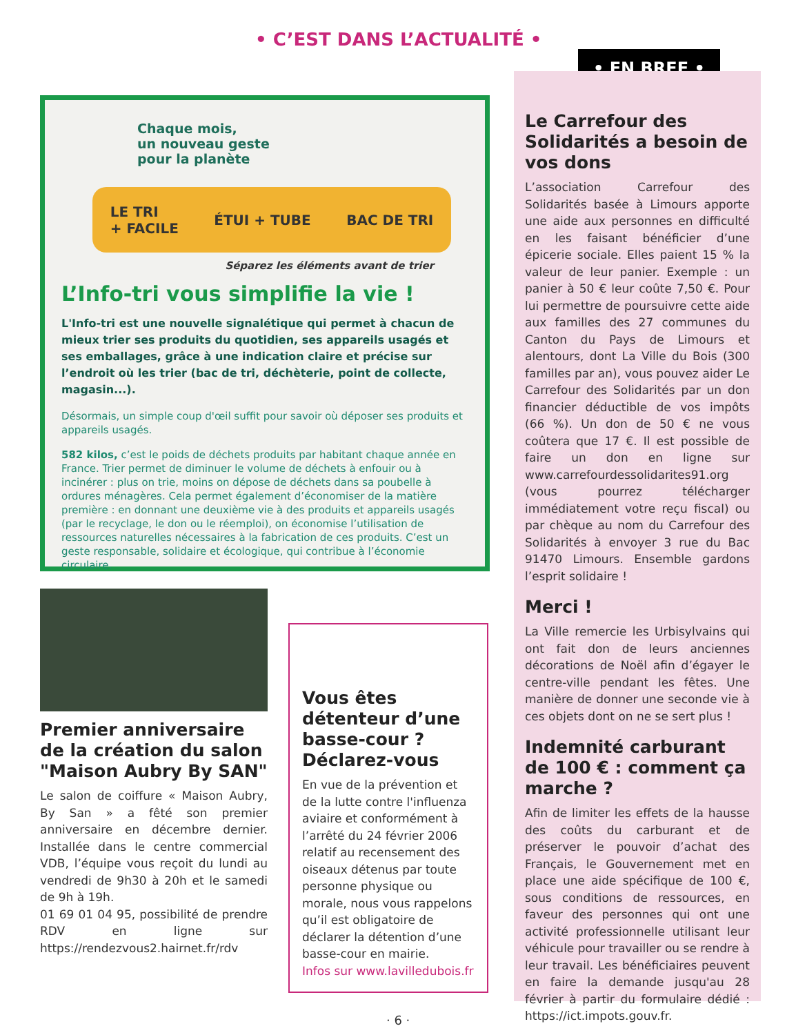• C’EST DANS L’ACTUALITÉ •
Chaque mois,
un nouveau geste
pour la planète
LE TRI
+ FACILE ÉTUI + TUBE BAC DE TRI
Séparez les éléments avant de trier
L’Info-tri vous simplifie la vie !
L'Info-tri est une nouvelle signalétique qui permet à chacun de mieux trier ses produits du quotidien, ses appareils usagés et ses emballages, grâce à une indication claire et précise sur l’endroit où les trier (bac de tri, déchèterie, point de collecte, magasin...).
Désormais, un simple coup d'œil suffit pour savoir où déposer ses produits et appareils usagés.
582 kilos, c’est le poids de déchets produits par habitant chaque année en France. Trier permet de diminuer le volume de déchets à enfouir ou à incinérer : plus on trie, moins on dépose de déchets dans sa poubelle à ordures ménagères. Cela permet également d’économiser de la matière première : en donnant une deuxième vie à des produits et appareils usagés (par le recyclage, le don ou le réemploi), on économise l’utilisation de ressources naturelles nécessaires à la fabrication de ces produits. C’est un geste responsable, solidaire et écologique, qui contribue à l’économie circulaire.
Premier anniversaire de la création du salon "Maison Aubry By SAN"
Le salon de coiffure « Maison Aubry, By San » a fêté son premier anniversaire en décembre dernier. Installée dans le centre commercial VDB, l’équipe vous reçoit du lundi au vendredi de 9h30 à 20h et le samedi de 9h à 19h.
01 69 01 04 95, possibilité de prendre RDV en ligne sur https://rendezvous2.hairnet.fr/rdv
Vous êtes détenteur d’une basse-cour ? Déclarez-vous
En vue de la prévention et de la lutte contre l'influenza aviaire et conformément à l’arrêté du 24 février 2006 relatif au recensement des oiseaux détenus par toute personne physique ou morale, nous vous rappelons qu’il est obligatoire de déclarer la détention d’une basse-cour en mairie.
Infos sur www.lavilledubois.fr
• EN BREF •
Le Carrefour des Solidarités a besoin de vos dons
L’association Carrefour des Solidarités basée à Limours apporte une aide aux personnes en difficulté en les faisant bénéficier d’une épicerie sociale. Elles paient 15 % la valeur de leur panier. Exemple : un panier à 50 € leur coûte 7,50 €. Pour lui permettre de poursuivre cette aide aux familles des 27 communes du Canton du Pays de Limours et alentours, dont La Ville du Bois (300 familles par an), vous pouvez aider Le Carrefour des Solidarités par un don financier déductible de vos impôts (66 %). Un don de 50 € ne vous coûtera que 17 €. Il est possible de faire un don en ligne sur www.carrefourdessolidarites91.org (vous pourrez télécharger immédiatement votre reçu fiscal) ou par chèque au nom du Carrefour des Solidarités à envoyer 3 rue du Bac 91470 Limours. Ensemble gardons l’esprit solidaire !
Merci !
La Ville remercie les Urbisylvains qui ont fait don de leurs anciennes décorations de Noël afin d’égayer le centre-ville pendant les fêtes. Une manière de donner une seconde vie à ces objets dont on ne se sert plus !
Indemnité carburant de 100 € : comment ça marche ?
Afin de limiter les effets de la hausse des coûts du carburant et de préserver le pouvoir d’achat des Français, le Gouvernement met en place une aide spécifique de 100 €, sous conditions de ressources, en faveur des personnes qui ont une activité professionnelle utilisant leur véhicule pour travailler ou se rendre à leur travail. Les bénéficiaires peuvent en faire la demande jusqu'au 28 février à partir du formulaire dédié : https://ict.impots.gouv.fr.
· 6 ·